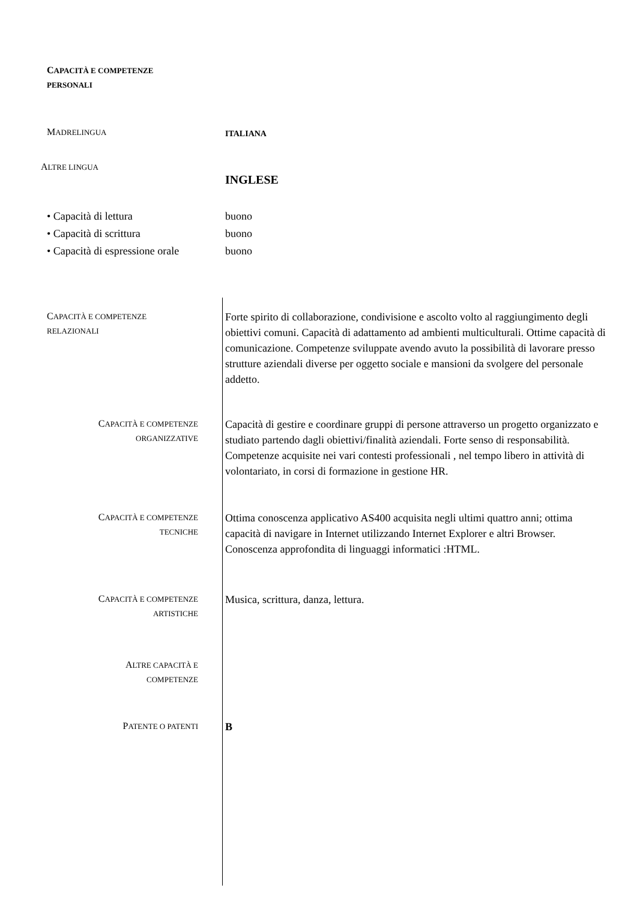CAPACITÀ E COMPETENZE
PERSONALI
MADRELINGUA
ITALIANA
ALTRE LINGUA
INGLESE
• Capacità di lettura
• Capacità di scrittura
• Capacità di espressione orale
buono
buono
buono
CAPACITÀ E COMPETENZE
RELAZIONALI
Forte spirito di collaborazione, condivisione e ascolto volto al raggiungimento degli obiettivi comuni. Capacità di adattamento ad ambienti multiculturali. Ottime capacità di comunicazione. Competenze sviluppate avendo avuto la possibilità di lavorare presso strutture aziendali diverse per oggetto sociale e mansioni da svolgere del personale addetto.
CAPACITÀ E COMPETENZE
ORGANIZZATIVE
Capacità di gestire e coordinare gruppi di persone attraverso un progetto organizzato e studiato partendo dagli obiettivi/finalità aziendali. Forte senso di responsabilità. Competenze acquisite nei vari contesti professionali , nel tempo libero in attività di volontariato, in corsi di formazione in gestione HR.
CAPACITÀ E COMPETENZE
TECNICHE
Ottima conoscenza applicativo AS400 acquisita negli ultimi quattro anni; ottima capacità di navigare in Internet utilizzando Internet Explorer e altri Browser. Conoscenza approfondita di linguaggi informatici :HTML.
CAPACITÀ E COMPETENZE
ARTISTICHE
Musica, scrittura, danza, lettura.
ALTRE CAPACITÀ E
COMPETENZE
PATENTE O PATENTI
B